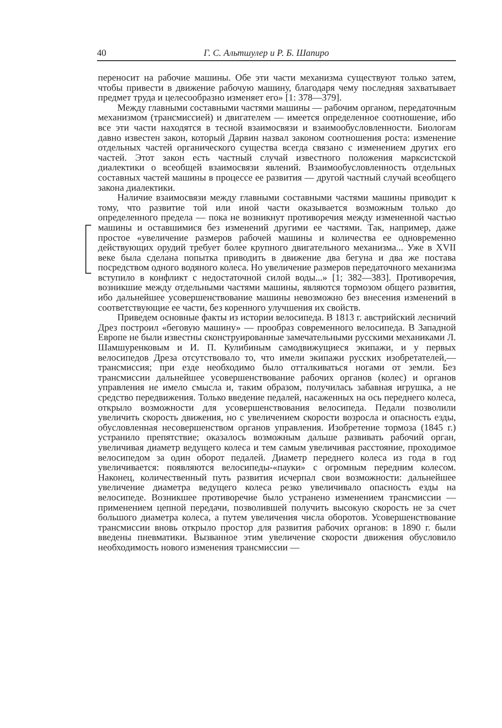40 Г. С. Альтшулер и Р. Б. Шапиро
переносит на рабочие машины. Обе эти части механизма существуют только затем, чтобы привести в движение рабочую машину, благодаря чему последняя захватывает предмет труда и целесообразно изменяет его» [1: 378—379].
Между главными составными частями машины — рабочим органом, передаточным механизмом (трансмиссией) и двигателем — имеется определенное соотношение, ибо все эти части находятся в тесной взаимосвязи и взаимообусловленности. Биологам давно известен закон, который Дарвин назвал законом соотношения роста: изменение отдельных частей органического существа всегда связано с изменением других его частей. Этот закон есть частный случай известного положения марксистской диалектики о всеобщей взаимосвязи явлений. Взаимообусловленность отдельных составных частей машины в процессе ее развития — другой частный случай всеобщего закона диалектики.
Наличие взаимосвязи между главными составными частями машины приводит к тому, что развитие той или иной части оказывается возможным только до определенного предела — пока не возникнут противоречия между измененной частью машины и оставшимися без изменений другими ее частями. Так, например, даже простое «увеличение размеров рабочей машины и количества ее одновременно действующих орудий требует более крупного двигательного механизма... Уже в XVII веке была сделана попытка приводить в движение два бегуна и два же постава посредством одного водяного колеса. Но увеличение размеров передаточного механизма вступило в конфликт с недостаточной силой воды...» [1; 382—383]. Противоречия, возникшие между отдельными частями машины, являются тормозом общего развития, ибо дальнейшее усовершенствование машины невозможно без внесения изменений в соответствующие ее части, без коренного улучшения их свойств.
Приведем основные факты из истории велосипеда. В 1813 г. австрийский лесничий Дрез построил «беговую машину» — прообраз современного велосипеда. В Западной Европе не были известны сконструированные замечательными русскими механиками Л. Шамшуренковым и И. П. Кулибиным самодвижущиеся экипажи, и у первых велосипедов Дреза отсутствовало то, что имели экипажи русских изобретателей,— трансмиссия; при езде необходимо было отталкиваться ногами от земли. Без трансмиссии дальнейшее усовершенствование рабочих органов (колес) и органов управления не имело смысла и, таким образом, получилась забавная игрушка, а не средство передвижения. Только введение педалей, насаженных на ось переднего колеса, открыло возможности для усовершенствования велосипеда. Педали позволили увеличить скорость движения, но с увеличением скорости возросла и опасность езды, обусловленная несовершенством органов управления. Изобретение тормоза (1845 г.) устранило препятствие; оказалось возможным дальше развивать рабочий орган, увеличивая диаметр ведущего колеса и тем самым увеличивая расстояние, проходимое велосипедом за один оборот педалей. Диаметр переднего колеса из года в год увеличивается: появляются велосипеды-«пауки» с огромным передним колесом. Наконец, количественный путь развития исчерпал свои возможности: дальнейшее увеличение диаметра ведущего колеса резко увеличивало опасность езды на велосипеде. Возникшее противоречие было устранено изменением трансмиссии — применением цепной передачи, позволившей получить высокую скорость не за счет большого диаметра колеса, а путем увеличения числа оборотов. Усовершенствование трансмиссии вновь открыло простор для развития рабочих органов: в 1890 г. были введены пневматики. Вызванное этим увеличение скорости движения обусловило необходимость нового изменения трансмиссии —